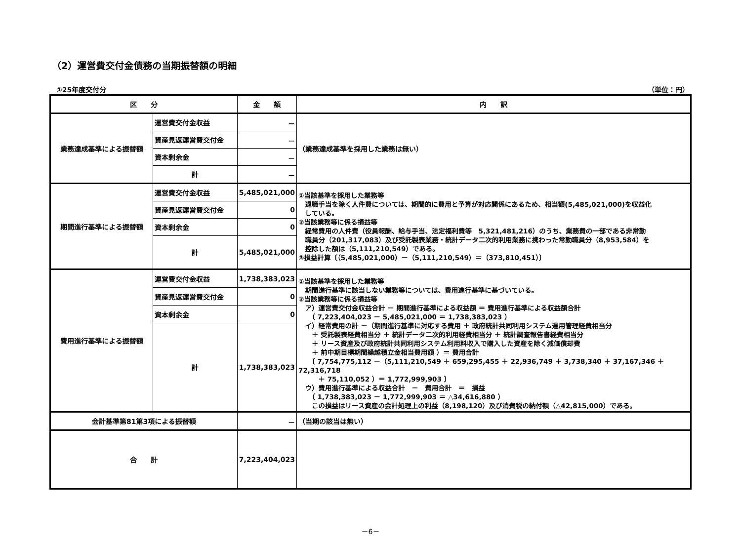（2）運営費交付金債務の当期振替額の明細
①25年度交付分 （単位：円）
| 区 分 | | 金 額 | 内 訳 |
| --- | --- | --- | --- |
| 業務達成基準による振替額 | 運営費交付金収益 | － | （業務達成基準を採用した業務は無い） |
| | 資産見返運営費交付金 | － | |
| | 資本剰余金 | － | |
| | 計 | － | |
| 期間進行基準による振替額 | 運営費交付金収益 | 5,485,021,000 | ①当該基準を採用した業務等 退職手当を除く人件費については、期間的に費用と予算が対応関係にあるため、相当額(5,485,021,000)を収益化 している。 ②当該業務等に係る損益等 経常費用の人件費（役員報酬、給与手当、法定福利費等 5,321,481,216）のうち、業務費の一部である非常勤 職員分（201,317,083）及び受託製表業務・統計データ二次的利用業務に携わった常勤職員分（8,953,584）を 控除した額は（5,111,210,549）である。 ③損益計算〔（5,485,021,000）－（5,111,210,549）＝（373,810,451）〕 |
| | 資産見返運営費交付金 | 0 | |
| | 資本剰余金 | 0 | |
| | 計 | 5,485,021,000 | |
| 費用進行基準による振替額 | 運営費交付金収益 | 1,738,383,023 | ①当該基準を採用した業務等 期間進行基準に該当しない業務等については、費用進行基準に基づいている。 ②当該業務等に係る損益等 ア）運営費交付金収益合計 － 期間進行基準による収益額 ＝ 費用進行基準による収益額合計 （ 7,223,404,023 － 5,485,021,000 ＝ 1,738,383,023 ） イ）経常費用の計 －（期間進行基準に対応する費用 ＋ 政府統計共同利用システム運用管理経費相当分 ＋ 受託製表経費相当分 ＋ 統計データ二次的利用経費相当分 ＋ 統計調査報告書経費相当分 ＋ リース資産及び政府統計共同利用システム利用料収入で購入した資産を除く減価償却費 ＋ 前中期目標期間繰越積立金相当費用額 ）＝ 費用合計 〔 7,754,775,112 －（5,111,210,549 ＋ 659,295,455 ＋ 22,936,749 ＋ 3,738,340 ＋ 37,167,346 ＋ 72,316,718 ＋ 75,110,052 ）＝ 1,772,999,903 〕 ウ）費用進行基準による収益合計 － 費用合計 ＝ 損益 （ 1,738,383,023 － 1,772,999,903 ＝ △34,616,880 ） この損益はリース資産の会計処理上の利益（8,198,120）及び消費税の納付額（△42,815,000）である。 |
| | 資産見返運営費交付金 | 0 | |
| | 資本剰余金 | 0 | |
| | 計 | 1,738,383,023 | |
| 会計基準第81第3項による振替額 | | － | （当期の該当は無い） |
| 合 計 | | 7,223,404,023 | |
－6－